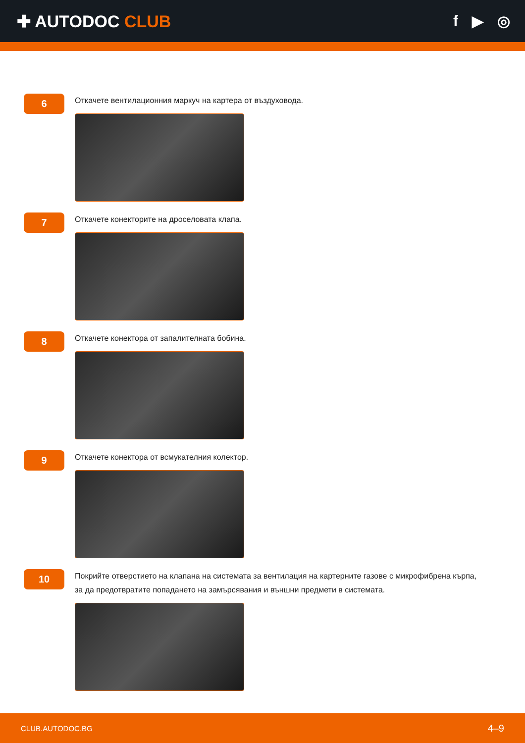✚ AUTODOC CLUB f ▶ ◎
6
Откачете вентилационния маркуч на картера от въздуховода.
7
Откачете конекторите на дроселовата клапа.
8
Откачете конектора от запалителната бобина.
9
Откачете конектора от всмукателния колектор.
10
Покрийте отверстието на клапана на системата за вентилация на картерните газове с микрофибрена кърпа, за да предотвратите попадането на замърсявания и външни предмети в системата.
CLUB.AUTODOC.BG 4–9